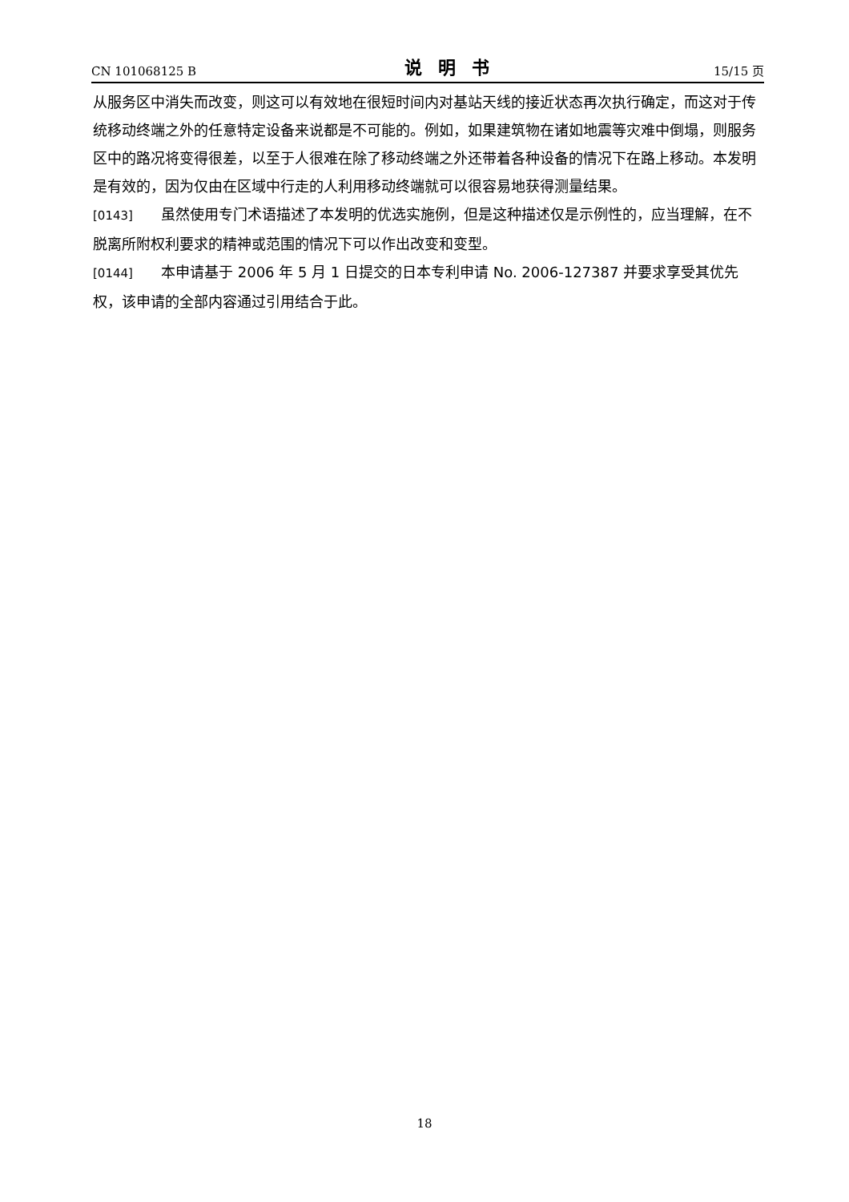CN 101068125 B 说明书 15/15 页
从服务区中消失而改变，则这可以有效地在很短时间内对基站天线的接近状态再次执行确定，而这对于传统移动终端之外的任意特定设备来说都是不可能的。例如，如果建筑物在诸如地震等灾难中倒塌，则服务区中的路况将变得很差，以至于人很难在除了移动终端之外还带着各种设备的情况下在路上移动。本发明是有效的，因为仅由在区域中行走的人利用移动终端就可以很容易地获得测量结果。
[0143] 虽然使用专门术语描述了本发明的优选实施例，但是这种描述仅是示例性的，应当理解，在不脱离所附权利要求的精神或范围的情况下可以作出改变和变型。
[0144] 本申请基于 2006 年 5 月 1 日提交的日本专利申请 No. 2006-127387 并要求享受其优先权，该申请的全部内容通过引用结合于此。
18